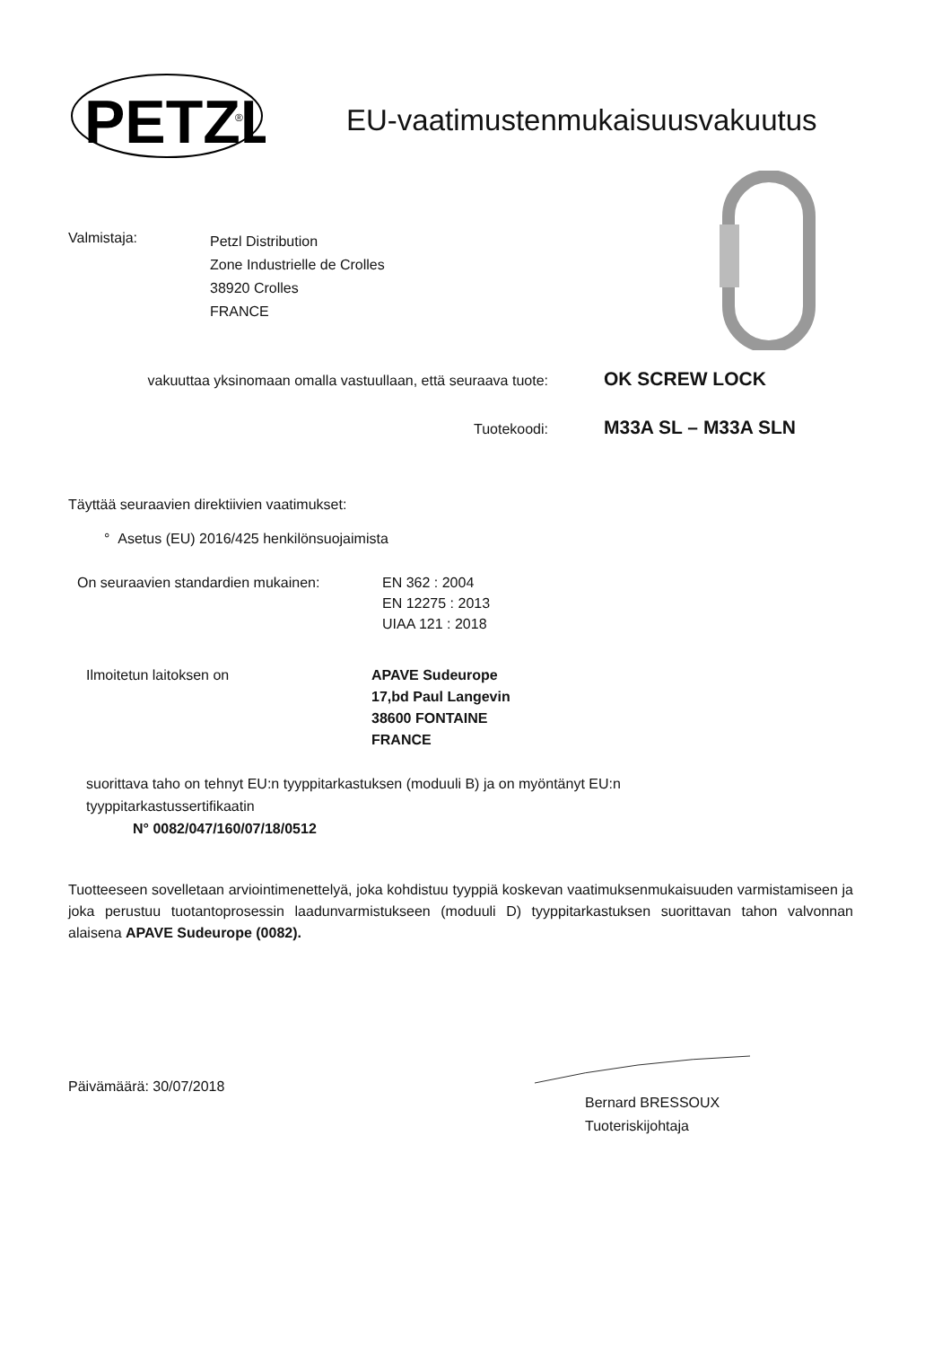PETZL
®
EU-vaatimustenmukaisuusvakuutus
Valmistaja:
Petzl Distribution
Zone Industrielle de Crolles
38920 Crolles
FRANCE
vakuuttaa yksinomaan omalla vastuullaan, että seuraava tuote:
OK SCREW LOCK
Tuotekoodi:
M33A SL – M33A SLN
Täyttää seuraavien direktiivien vaatimukset:
° Asetus (EU) 2016/425 henkilönsuojaimista
On seuraavien standardien mukainen: EN 362 : 2004
EN 12275 : 2013
UIAA 121 : 2018
Ilmoitetun laitoksen on APAVE Sudeurope
17,bd Paul Langevin
38600 FONTAINE
FRANCE
suorittava taho on tehnyt EU:n tyyppitarkastuksen (moduuli B) ja on myöntänyt EU:n tyyppitarkastussertifikaatin
N° 0082/047/160/07/18/0512
Tuotteeseen sovelletaan arviointimenettelyä, joka kohdistuu tyyppiä koskevan vaatimuksenmukaisuuden varmistamiseen ja joka perustuu tuotantoprosessin laadunvarmistukseen (moduuli D) tyyppitarkastuksen suorittavan tahon valvonnan alaisena APAVE Sudeurope (0082).
Päivämäärä: 30/07/2018
Bernard BRESSOUX
Tuoteriskijohtaja